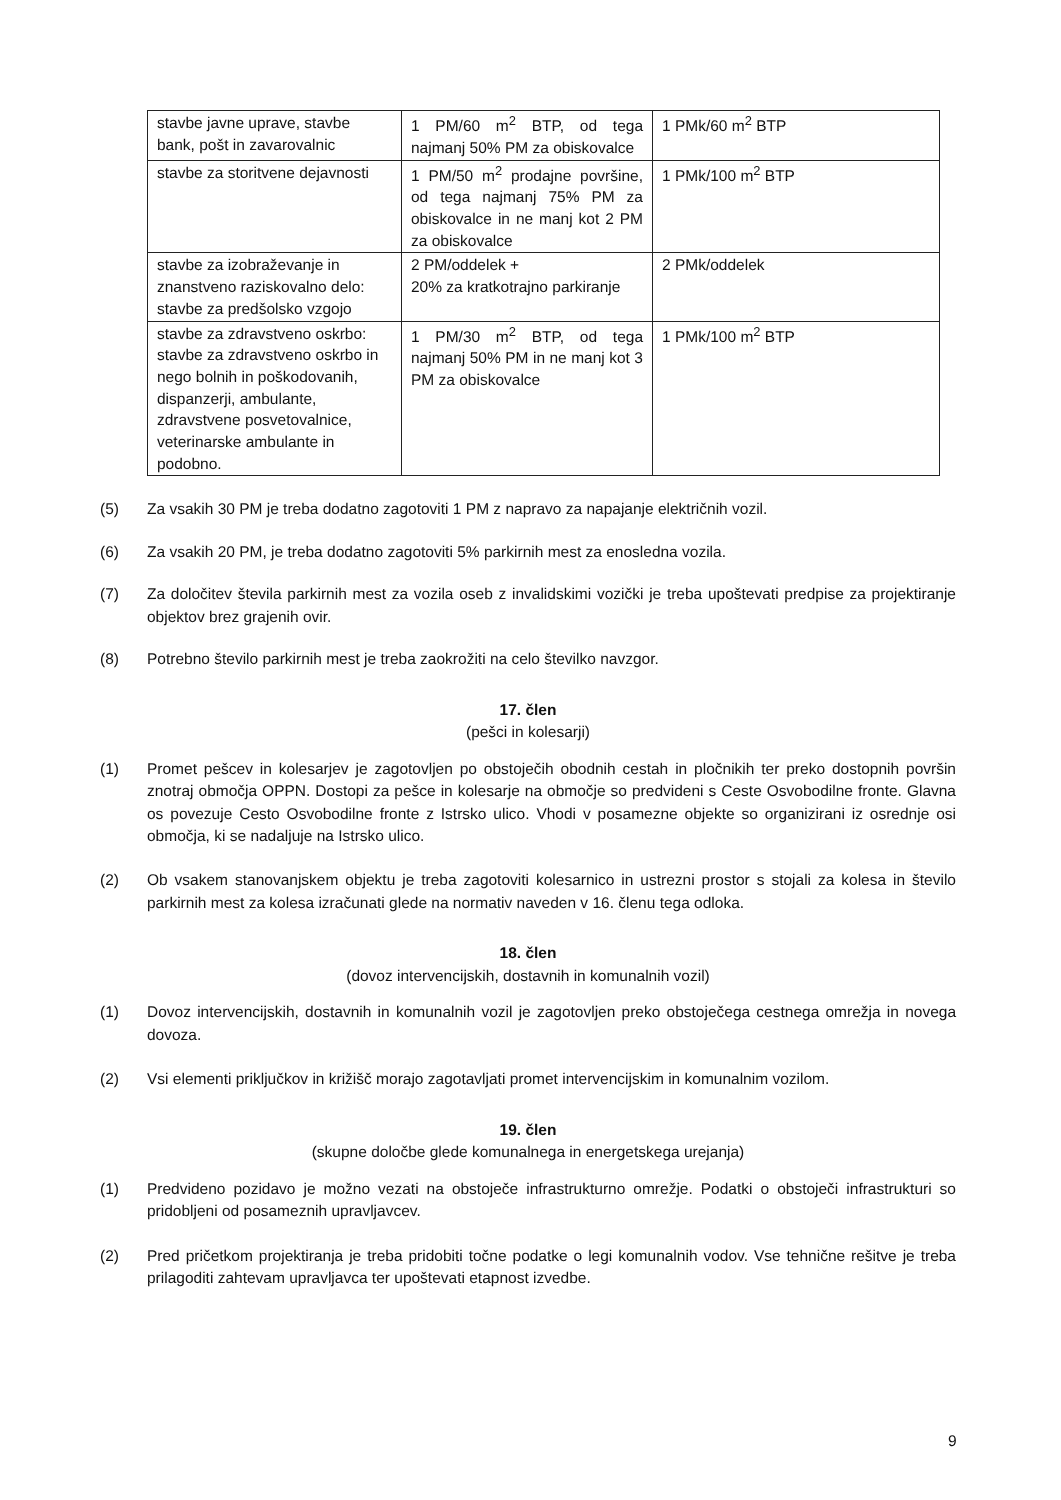| stavbe javne uprave, stavbe bank, pošt in zavarovalnic | 1 PM/60 m<sup>2</sup> BTP, od tega najmanj 50% PM za obiskovalce | 1 PMk/60 m<sup>2</sup> BTP |
| stavbe za storitvene dejavnosti | 1 PM/50 m<sup>2</sup> prodajne površine, od tega najmanj 75% PM za obiskovalce in ne manj kot 2 PM za obiskovalce | 1 PMk/100 m<sup>2</sup> BTP |
| stavbe za izobraževanje in znanstveno raziskovalno delo: stavbe za predšolsko vzgojo | 2 PM/oddelek + 20% za kratkotrajno parkiranje | 2 PMk/oddelek |
| stavbe za zdravstveno oskrbo: stavbe za zdravstveno oskrbo in nego bolnih in poškodovanih, dispanzerji, ambulante, zdravstvene posvetovalnice, veterinarske ambulante in podobno. | 1 PM/30 m<sup>2</sup> BTP, od tega najmanj 50% PM in ne manj kot 3 PM za obiskovalce | 1 PMk/100 m<sup>2</sup> BTP |
(5) Za vsakih 30 PM je treba dodatno zagotoviti 1 PM z napravo za napajanje električnih vozil.
(6) Za vsakih 20 PM, je treba dodatno zagotoviti 5% parkirnih mest za enosledna vozila.
(7) Za določitev števila parkirnih mest za vozila oseb z invalidskimi vozički je treba upoštevati predpise za projektiranje objektov brez grajenih ovir.
(8) Potrebno število parkirnih mest je treba zaokrožiti na celo številko navzgor.
17. člen
(pešci in kolesarji)
(1) Promet pešcev in kolesarjev je zagotovljen po obstoječih obodnih cestah in pločnikih ter preko dostopnih površin znotraj območja OPPN. Dostopi za pešce in kolesarje na območje so predvideni s Ceste Osvobodilne fronte. Glavna os povezuje Cesto Osvobodilne fronte z Istrsko ulico. Vhodi v posamezne objekte so organizirani iz osrednje osi območja, ki se nadaljuje na Istrsko ulico.
(2) Ob vsakem stanovanjskem objektu je treba zagotoviti kolesarnico in ustrezni prostor s stojali za kolesa in število parkirnih mest za kolesa izračunati glede na normativ naveden v 16. členu tega odloka.
18. člen
(dovoz intervencijskih, dostavnih in komunalnih vozil)
(1) Dovoz intervencijskih, dostavnih in komunalnih vozil je zagotovljen preko obstoječega cestnega omrežja in novega dovoza.
(2) Vsi elementi priključkov in križišč morajo zagotavljati promet intervencijskim in komunalnim vozilom.
19. člen
(skupne določbe glede komunalnega in energetskega urejanja)
(1) Predvideno pozidavo je možno vezati na obstoječe infrastrukturno omrežje. Podatki o obstoječi infrastrukturi so pridobljeni od posameznih upravljavcev.
(2) Pred pričetkom projektiranja je treba pridobiti točne podatke o legi komunalnih vodov. Vse tehnične rešitve je treba prilagoditi zahtevam upravljavca ter upoštevati etapnost izvedbe.
9